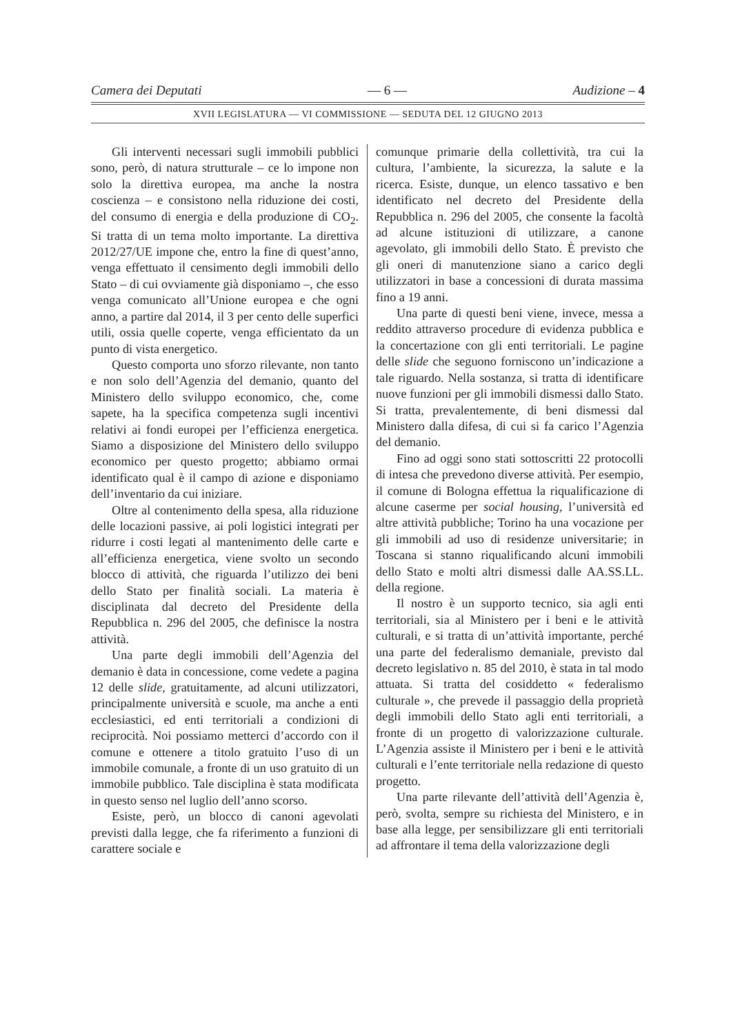Camera dei Deputati — 6 — Audizione – 4
XVII LEGISLATURA — VI COMMISSIONE — SEDUTA DEL 12 GIUGNO 2013
Gli interventi necessari sugli immobili pubblici sono, però, di natura strutturale – ce lo impone non solo la direttiva europea, ma anche la nostra coscienza – e consistono nella riduzione dei costi, del consumo di energia e della produzione di CO<sub>2</sub>. Si tratta di un tema molto importante. La direttiva 2012/27/UE impone che, entro la fine di quest’anno, venga effettuato il censimento degli immobili dello Stato – di cui ovviamente già disponiamo –, che esso venga comunicato all’Unione europea e che ogni anno, a partire dal 2014, il 3 per cento delle superfici utili, ossia quelle coperte, venga efficientato da un punto di vista energetico.
Questo comporta uno sforzo rilevante, non tanto e non solo dell’Agenzia del demanio, quanto del Ministero dello sviluppo economico, che, come sapete, ha la specifica competenza sugli incentivi relativi ai fondi europei per l’efficienza energetica. Siamo a disposizione del Ministero dello sviluppo economico per questo progetto; abbiamo ormai identificato qual è il campo di azione e disponiamo dell’inventario da cui iniziare.
Oltre al contenimento della spesa, alla riduzione delle locazioni passive, ai poli logistici integrati per ridurre i costi legati al mantenimento delle carte e all’efficienza energetica, viene svolto un secondo blocco di attività, che riguarda l’utilizzo dei beni dello Stato per finalità sociali. La materia è disciplinata dal decreto del Presidente della Repubblica n. 296 del 2005, che definisce la nostra attività.
Una parte degli immobili dell’Agenzia del demanio è data in concessione, come vedete a pagina 12 delle slide, gratuitamente, ad alcuni utilizzatori, principalmente università e scuole, ma anche a enti ecclesiastici, ed enti territoriali a condizioni di reciprocità. Noi possiamo metterci d’accordo con il comune e ottenere a titolo gratuito l’uso di un immobile comunale, a fronte di un uso gratuito di un immobile pubblico. Tale disciplina è stata modificata in questo senso nel luglio dell’anno scorso.
Esiste, però, un blocco di canoni agevolati previsti dalla legge, che fa riferimento a funzioni di carattere sociale e
comunque primarie della collettività, tra cui la cultura, l’ambiente, la sicurezza, la salute e la ricerca. Esiste, dunque, un elenco tassativo e ben identificato nel decreto del Presidente della Repubblica n. 296 del 2005, che consente la facoltà ad alcune istituzioni di utilizzare, a canone agevolato, gli immobili dello Stato. È previsto che gli oneri di manutenzione siano a carico degli utilizzatori in base a concessioni di durata massima fino a 19 anni.
Una parte di questi beni viene, invece, messa a reddito attraverso procedure di evidenza pubblica e la concertazione con gli enti territoriali. Le pagine delle slide che seguono forniscono un’indicazione a tale riguardo. Nella sostanza, si tratta di identificare nuove funzioni per gli immobili dismessi dallo Stato. Si tratta, prevalentemente, di beni dismessi dal Ministero dalla difesa, di cui si fa carico l’Agenzia del demanio.
Fino ad oggi sono stati sottoscritti 22 protocolli di intesa che prevedono diverse attività. Per esempio, il comune di Bologna effettua la riqualificazione di alcune caserme per social housing, l’università ed altre attività pubbliche; Torino ha una vocazione per gli immobili ad uso di residenze universitarie; in Toscana si stanno riqualificando alcuni immobili dello Stato e molti altri dismessi dalle AA.SS.LL. della regione.
Il nostro è un supporto tecnico, sia agli enti territoriali, sia al Ministero per i beni e le attività culturali, e si tratta di un’attività importante, perché una parte del federalismo demaniale, previsto dal decreto legislativo n. 85 del 2010, è stata in tal modo attuata. Si tratta del cosiddetto « federalismo culturale », che prevede il passaggio della proprietà degli immobili dello Stato agli enti territoriali, a fronte di un progetto di valorizzazione culturale. L’Agenzia assiste il Ministero per i beni e le attività culturali e l’ente territoriale nella redazione di questo progetto.
Una parte rilevante dell’attività dell’Agenzia è, però, svolta, sempre su richiesta del Ministero, e in base alla legge, per sensibilizzare gli enti territoriali ad affrontare il tema della valorizzazione degli